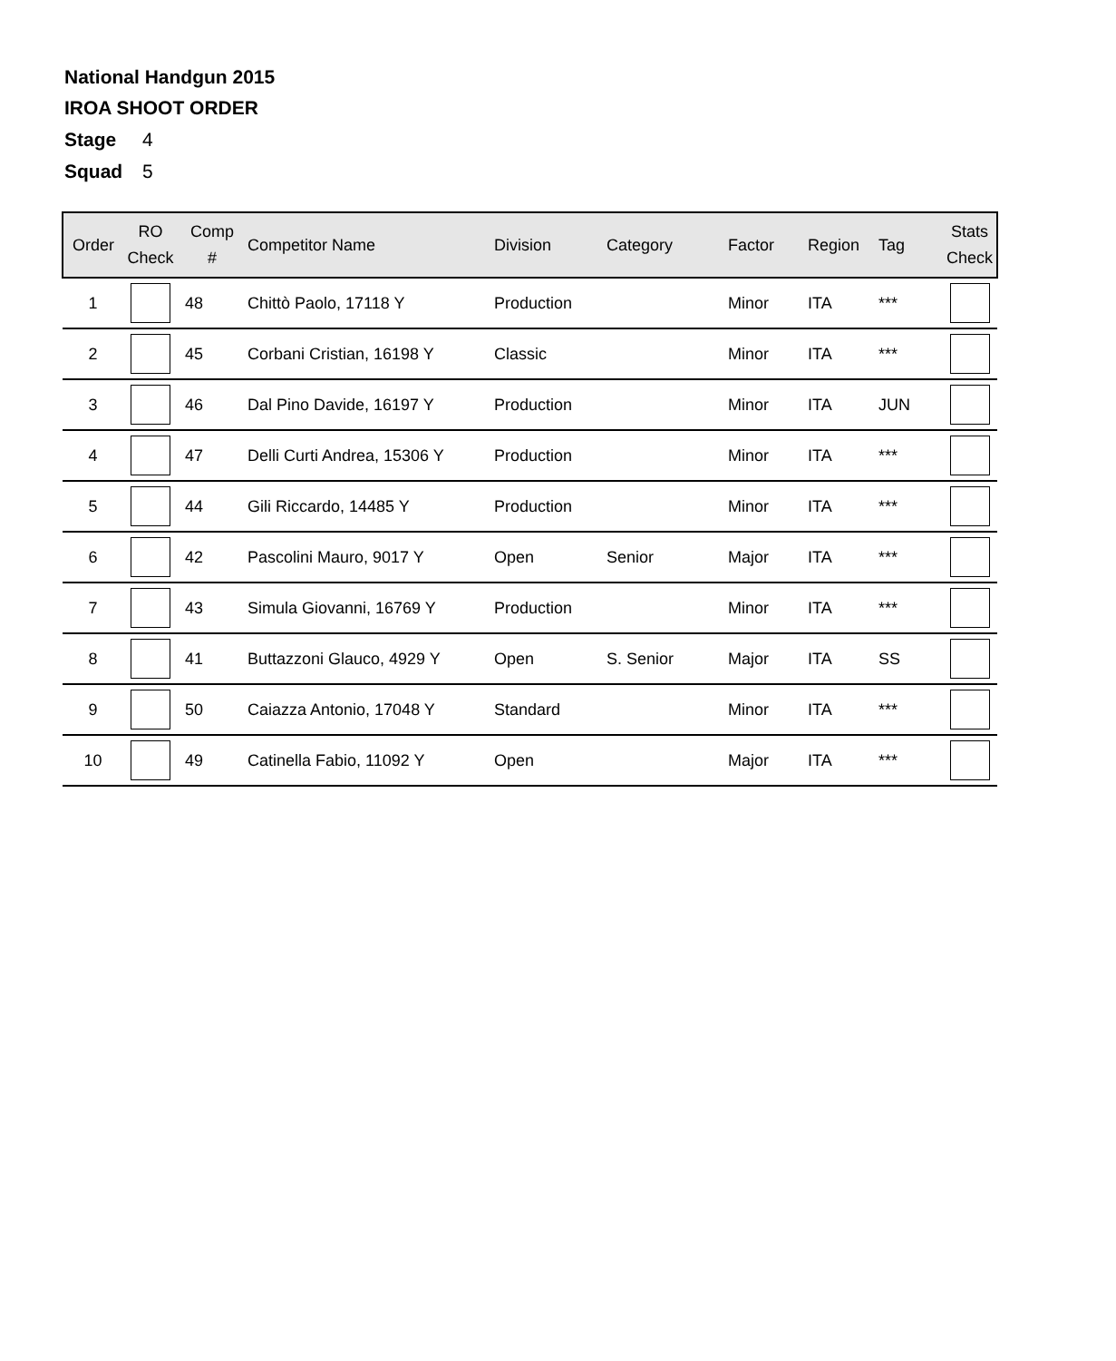National Handgun 2015
IROA SHOOT ORDER
Stage 4
Squad 5
| Order | RO Check | Comp # | Competitor Name | Division | Category | Factor | Region | Tag | Stats Check |
| --- | --- | --- | --- | --- | --- | --- | --- | --- | --- |
| 1 | | 48 | Chittò Paolo, 17118 Y | Production | | Minor | ITA | *** | |
| 2 | | 45 | Corbani Cristian, 16198 Y | Classic | | Minor | ITA | *** | |
| 3 | | 46 | Dal Pino Davide, 16197 Y | Production | | Minor | ITA | JUN | |
| 4 | | 47 | Delli Curti Andrea, 15306 Y | Production | | Minor | ITA | *** | |
| 5 | | 44 | Gili Riccardo, 14485 Y | Production | | Minor | ITA | *** | |
| 6 | | 42 | Pascolini Mauro, 9017 Y | Open | Senior | Major | ITA | *** | |
| 7 | | 43 | Simula Giovanni, 16769 Y | Production | | Minor | ITA | *** | |
| 8 | | 41 | Buttazzoni Glauco, 4929 Y | Open | S. Senior | Major | ITA | SS | |
| 9 | | 50 | Caiazza Antonio, 17048 Y | Standard | | Minor | ITA | *** | |
| 10 | | 49 | Catinella Fabio, 11092 Y | Open | | Major | ITA | *** | |